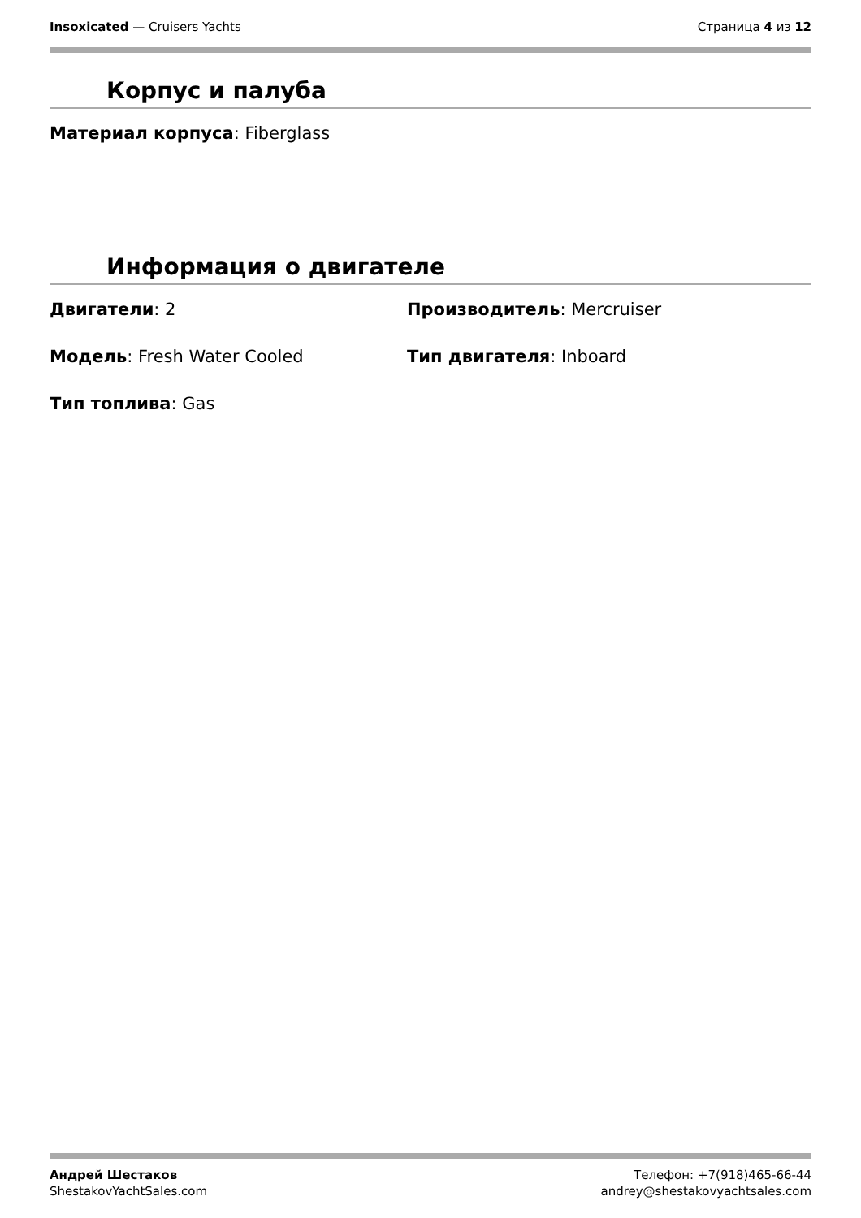Insoxicated — Cruisers Yachts Страница 4 из 12
Корпус и палуба
Материал корпуса: Fiberglass
Информация о двигателе
Двигатели: 2 Производитель: Mercruiser
Модель: Fresh Water Cooled Тип двигателя: Inboard
Тип топлива: Gas
Андрей Шестаков
ShestakovYachtSales.com
Телефон: +7(918)465-66-44
andrey@shestakovyachtsales.com